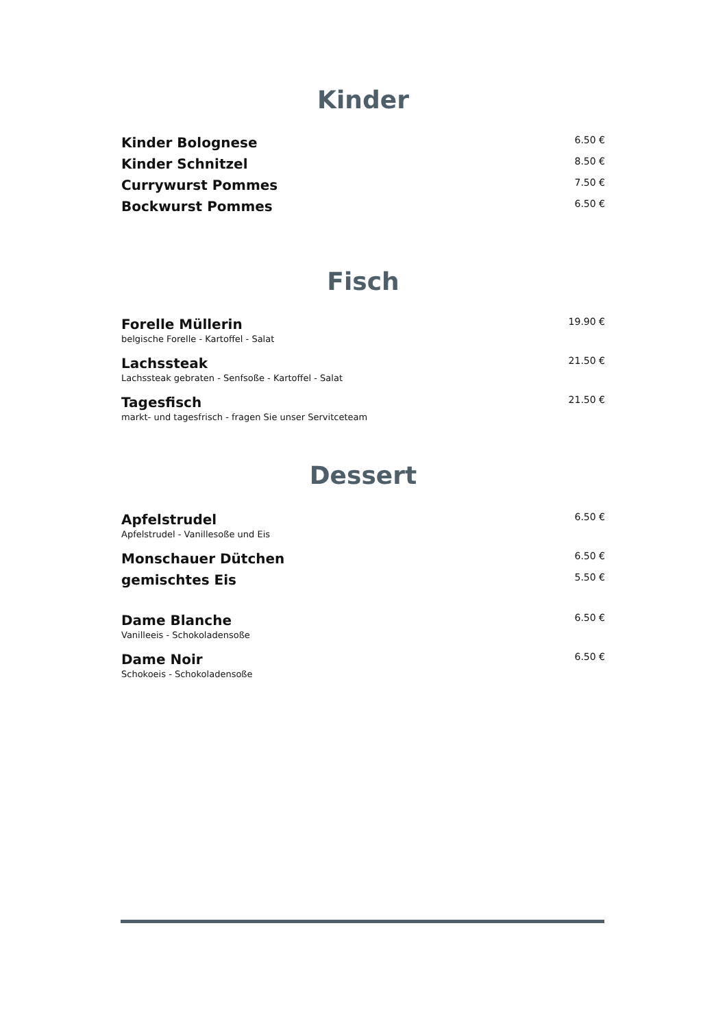Kinder
Kinder Bolognese 6.50 €
Kinder Schnitzel 8.50 €
Currywurst Pommes 7.50 €
Bockwurst Pommes 6.50 €
Fisch
Forelle Müllerin 19.90 €
belgische Forelle - Kartoffel - Salat
Lachssteak 21.50 €
Lachssteak gebraten - Senfsoße - Kartoffel - Salat
Tagesfisch 21.50 €
markt- und tagesfrisch - fragen Sie unser Servitceteam
Dessert
Apfelstrudel 6.50 €
Apfelstrudel - Vanillesoße und Eis
Monschauer Dütchen 6.50 €
gemischtes Eis 5.50 €
Dame Blanche 6.50 €
Vanilleeis - Schokoladensoße
Dame Noir 6.50 €
Schokoeis - Schokoladensoße